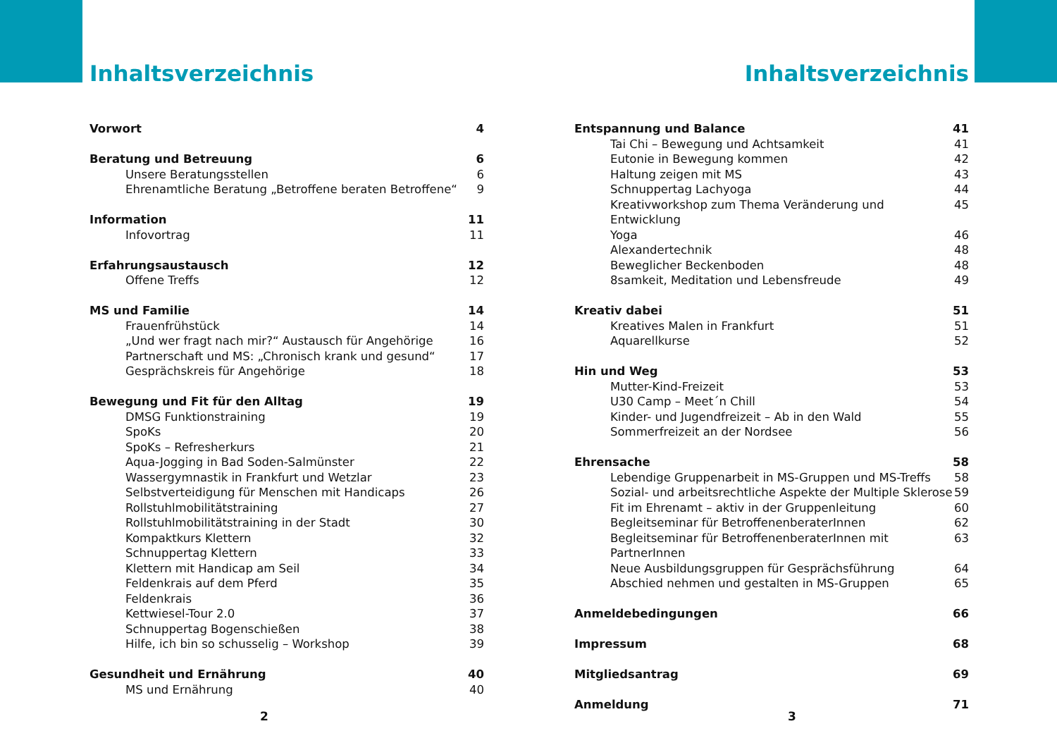Inhaltsverzeichnis
Vorwort 4
Beratung und Betreuung 6
Unsere Beratungsstellen 6
Ehrenamtliche Beratung „Betroffene beraten Betroffene“9
Information 11
Infovortrag 11
Erfahrungsaustausch 12
Offene Treffs 12
MS und Familie 14
Frauenfrühstück 14
„Und wer fragt nach mir?“ Austausch für Angehörige 16
Partnerschaft und MS: „Chronisch krank und gesund“17
Gesprächskreis für Angehörige 18
Bewegung und Fit für den Alltag 19
DMSG Funktionstraining 19
SpoKs 20
SpoKs – Refresherkurs 21
Aqua-Jogging in Bad Soden-Salmünster 22
Wassergymnastik in Frankfurt und Wetzlar 23
Selbstverteidigung für Menschen mit Handicaps 26
Rollstuhlmobilitätstraining 27
Rollstuhlmobilitätstraining in der Stadt 30
Kompaktkurs Klettern 32
Schnuppertag Klettern 33
Klettern mit Handicap am Seil 34
Feldenkrais auf dem Pferd 35
Feldenkrais 36
Kettwiesel-Tour 2.0 37
Schnuppertag Bogenschießen 38
Hilfe, ich bin so schusselig – Workshop 39
Gesundheit und Ernährung 40
MS und Ernährung 40
Inhaltsverzeichnis
Entspannung und Balance 41
Tai Chi – Bewegung und Achtsamkeit 41
Eutonie in Bewegung kommen 42
Haltung zeigen mit MS 43
Schnuppertag Lachyoga 44
Kreativworkshop zum Thema Veränderung und Entwicklung 45
Yoga 46
Alexandertechnik 48
Beweglicher Beckenboden 48
8samkeit, Meditation und Lebensfreude 49
Kreativ dabei 51
Kreatives Malen in Frankfurt 51
Aquarellkurse 52
Hin und Weg 53
Mutter-Kind-Freizeit 53
U30 Camp – Meet´n Chill 54
Kinder- und Jugendfreizeit – Ab in den Wald 55
Sommerfreizeit an der Nordsee 56
Ehrensache 58
Lebendige Gruppenarbeit in MS-Gruppen und MS-Treffs 58
Sozial- und arbeitsrechtliche Aspekte der Multiple Sklerose 59
Fit im Ehrenamt – aktiv in der Gruppenleitung 60
Begleitseminar für BetroffenenberaterInnen 62
Begleitseminar für BetroffenenberaterInnen mit PartnerInnen 63
Neue Ausbildungsgruppen für Gesprächsführung 64
Abschied nehmen und gestalten in MS-Gruppen 65
Anmeldebedingungen 66
Impressum 68
Mitgliedsantrag 69
Anmeldung 71
2 3